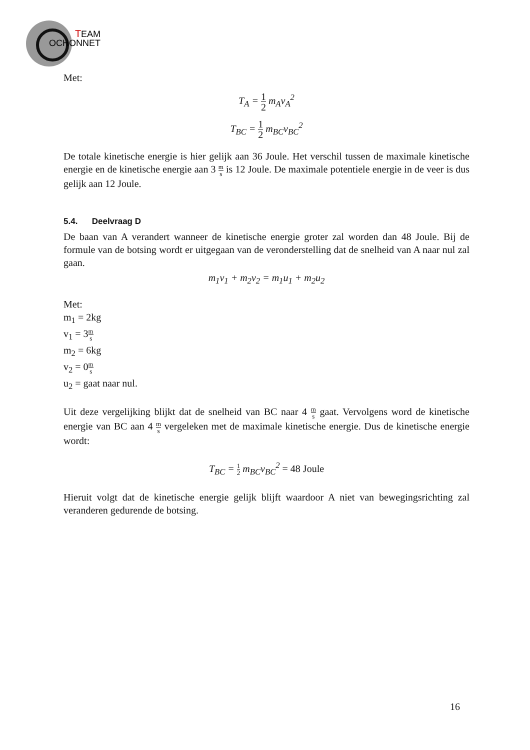T
EAM
OCHONNET
Met:
T<sub>A</sub> = 1 2 m<sub>A</sub>v<sub>A</sub><sup>2</sup>
T<sub>BC</sub> = 1 2 m<sub>BC</sub>v<sub>BC</sub><sup>2</sup>
De totale kinetische energie is hier gelijk aan 36 Joule. Het verschil tussen de maximale kinetische energie en de kinetische energie aan 3 m s is 12 Joule. De maximale potentiele energie in de veer is dus gelijk aan 12 Joule.
5.4. Deelvraag D
De baan van A verandert wanneer de kinetische energie groter zal worden dan 48 Joule. Bij de formule van de botsing wordt er uitgegaan van de veronderstelling dat de snelheid van A naar nul zal gaan.
m<sub>1</sub>v<sub>1</sub> + m<sub>2</sub>v<sub>2</sub> = m<sub>1</sub>u<sub>1</sub> + m<sub>2</sub>u<sub>2</sub>
Met:
m<sub>1</sub> = 2kg
v<sub>1</sub> = 3m s
m<sub>2</sub> = 6kg
v<sub>2</sub> = 0m s
u<sub>2</sub> = gaat naar nul.
Uit deze vergelijking blijkt dat de snelheid van BC naar 4 m s gaat. Vervolgens word de kinetische energie van BC aan 4 m s vergeleken met de maximale kinetische energie. Dus de kinetische energie wordt:
T<sub>BC</sub> = 1 2 m<sub>BC</sub>v<sub>BC</sub><sup>2</sup> = 48 Joule
Hieruit volgt dat de kinetische energie gelijk blijft waardoor A niet van bewegingsrichting zal veranderen gedurende de botsing.
16